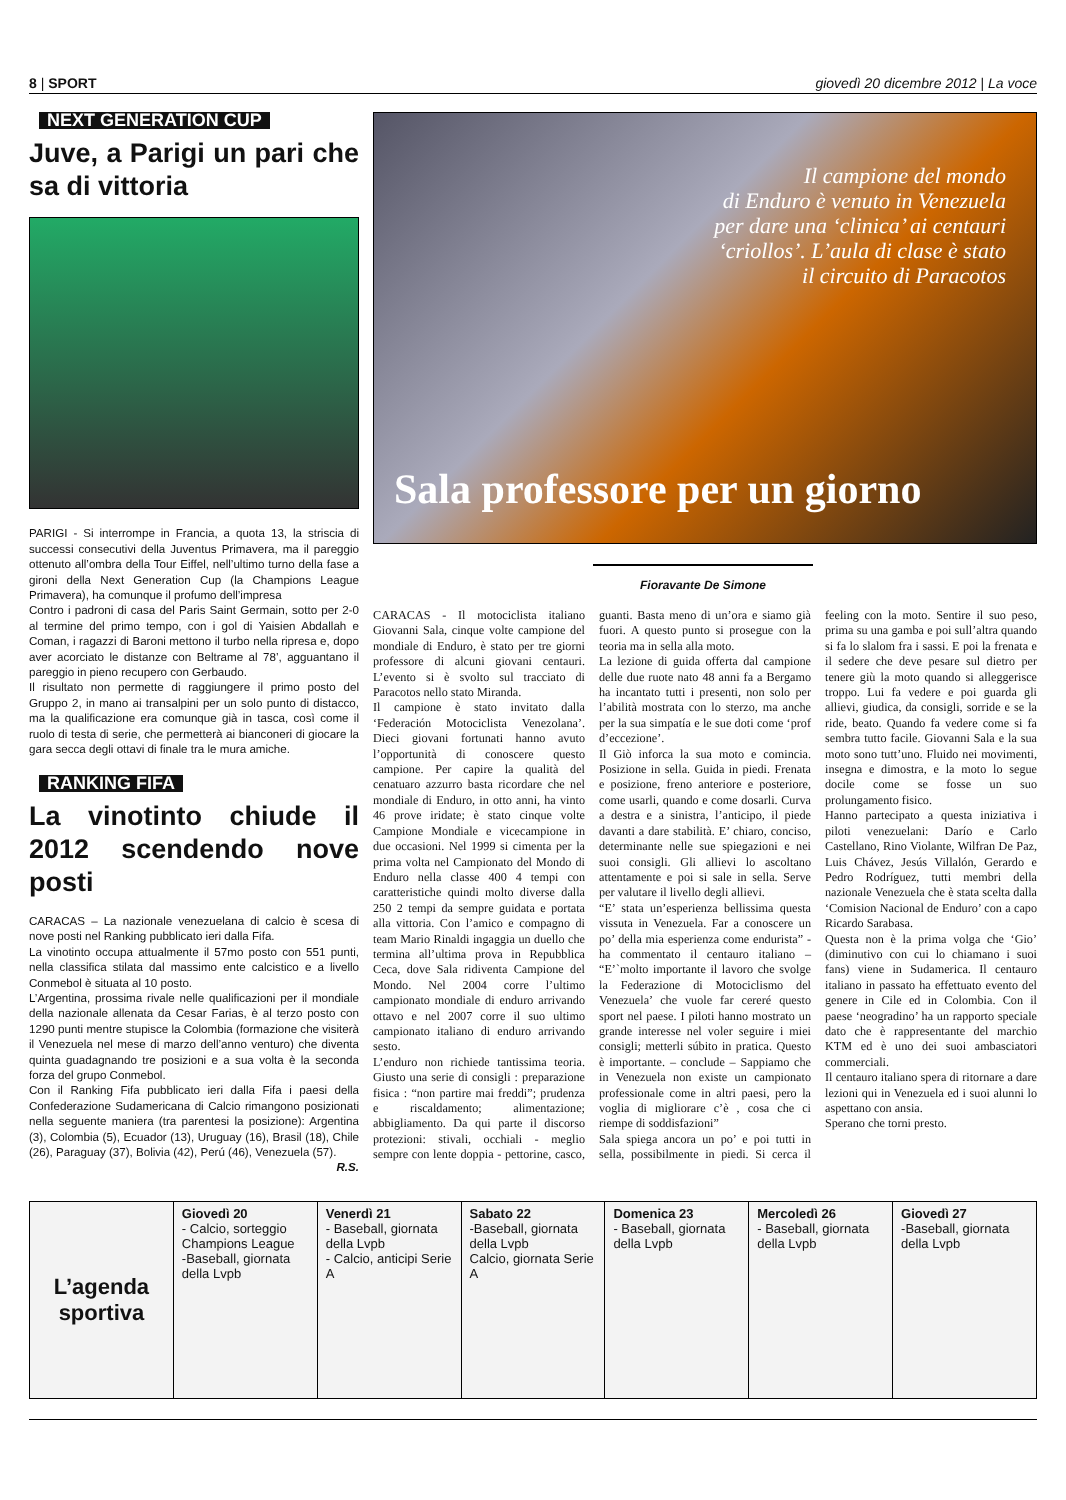8 | SPORT giovedì 20 dicembre 2012 | La voce
NEXT GENERATION CUP
Juve, a Parigi un pari che sa di vittoria
PARIGI - Si interrompe in Francia, a quota 13, la striscia di successi consecutivi della Juventus Primavera, ma il pareggio ottenuto all’ombra della Tour Eiffel, nell’ultimo turno della fase a gironi della Next Generation Cup (la Champions League Primavera), ha comunque il profumo dell’impresa
Contro i padroni di casa del Paris Saint Germain, sotto per 2-0 al termine del primo tempo, con i gol di Yaisien Abdallah e Coman, i ragazzi di Baroni mettono il turbo nella ripresa e, dopo aver acorciato le distanze con Beltrame al 78’, agguantano il pareggio in pieno recupero con Gerbaudo.
Il risultato non permette di raggiungere il primo posto del Gruppo 2, in mano ai transalpini per un solo punto di distacco, ma la qualificazione era comunque già in tasca, così come il ruolo di testa di serie, che permetterà ai bianconeri di giocare la gara secca degli ottavi di finale tra le mura amiche.
RANKING FIFA
La vinotinto chiude il 2012 scendendo nove posti
CARACAS – La nazionale venezuelana di calcio è scesa di nove posti nel Ranking pubblicato ieri dalla Fifa.
La vinotinto occupa attualmente il 57mo posto con 551 punti, nella classifica stilata dal massimo ente calcistico e a livello Conmebol è situata al 10 posto.
L’Argentina, prossima rivale nelle qualificazioni per il mondiale della nazionale allenata da Cesar Farias, è al terzo posto con 1290 punti mentre stupisce la Colombia (formazione che visiterà il Venezuela nel mese di marzo dell’anno venturo) che diventa quinta guadagnando tre posizioni e a sua volta è la seconda forza del grupo Conmebol.
Con il Ranking Fifa pubblicato ieri dalla Fifa i paesi della Confederazione Sudamericana di Calcio rimangono posizionati nella seguente maniera (tra parentesi la posizione): Argentina (3), Colombia (5), Ecuador (13), Uruguay (16), Brasil (18), Chile (26), Paraguay (37), Bolivia (42), Perú (46), Venezuela (57).
R.S.
Il campione del mondo
di Enduro è venuto in Venezuela
per dare una ‘clinica’ ai centauri
‘criollos’. L’aula di clase è stato
il circuito di Paracotos
Sala professore per un giorno
Fioravante De Simone
CARACAS - Il motociclista italiano Giovanni Sala, cinque volte campione del mondiale di Enduro, è stato per tre giorni professore di alcuni giovani centauri. L’evento si è svolto sul tracciato di Paracotos nello stato Miranda.
Il campione è stato invitato dalla ‘Federación Motociclista Venezolana’. Dieci giovani fortunati hanno avuto l’opportunità di conoscere questo campione. Per capire la qualità del cenatuaro azzurro basta ricordare che nel mondiale di Enduro, in otto anni, ha vinto 46 prove iridate; è stato cinque volte Campione Mondiale e vicecampione in due occasioni. Nel 1999 si cimenta per la prima volta nel Campionato del Mondo di Enduro nella classe 400 4 tempi con caratteristiche quindi molto diverse dalla 250 2 tempi da sempre guidata e portata alla vittoria. Con l’amico e compagno di team Mario Rinaldi ingaggia un duello che termina all’ultima prova in Repubblica Ceca, dove Sala ridiventa Campione del Mondo. Nel 2004 corre l’ultimo campionato mondiale di enduro arrivando ottavo e nel 2007 corre il suo ultimo campionato italiano di enduro arrivando sesto.
L’enduro non richiede tantissima teoria. Giusto una serie di consigli : preparazione fisica : “non partire mai freddi”; prudenza e riscaldamento; alimentazione; abbigliamento. Da qui parte il discorso protezioni: stivali, occhiali - meglio sempre con lente doppia - pettorine, casco, guanti. Basta meno di un’ora e siamo già fuori. A questo punto si prosegue con la teoria ma in sella alla moto.
La lezione di guida offerta dal campione delle due ruote nato 48 anni fa a Bergamo ha incantato tutti i presenti, non solo per l’abilità mostrata con lo sterzo, ma anche per la sua simpatía e le sue doti come ‘prof d’eccezione’.
Il Giò inforca la sua moto e comincia. Posizione in sella. Guida in piedi. Frenata e posizione, freno anteriore e posteriore, come usarli, quando e come dosarli. Curva a destra e a sinistra, l’anticipo, il piede davanti a dare stabilità. E’ chiaro, conciso, determinante nelle sue spiegazioni e nei suoi consigli. Gli allievi lo ascoltano attentamente e poi si sale in sella. Serve per valutare il livello degli allievi.
“E’ stata un’esperienza bellissima questa vissuta in Venezuela. Far a conoscere un po’ della mia esperienza come endurista” - ha commentato il centauro italiano – “E’`molto importante il lavoro che svolge la Federazione di Motociclismo del Venezuela’ che vuole far cereré questo sport nel paese. I piloti hanno mostrato un grande interesse nel voler seguire i miei consigli; metterli súbito in pratica. Questo è importante. – conclude – Sappiamo che in Venezuela non existe un campionato professionale come in altri paesi, pero la voglia di migliorare c’è , cosa che ci riempe di soddisfazioni”
Sala spiega ancora un po’ e poi tutti in sella, possibilmente in piedi. Si cerca il feeling con la moto. Sentire il suo peso, prima su una gamba e poi sull’altra quando si fa lo slalom fra i sassi. E poi la frenata e il sedere che deve pesare sul dietro per tenere giù la moto quando si alleggerisce troppo. Lui fa vedere e poi guarda gli allievi, giudica, da consigli, sorride e se la ride, beato. Quando fa vedere come si fa sembra tutto facile. Giovanni Sala e la sua moto sono tutt’uno. Fluido nei movimenti, insegna e dimostra, e la moto lo segue docile come se fosse un suo prolungamento fisico.
Hanno partecipato a questa iniziativa i piloti venezuelani: Darío e Carlo Castellano, Rino Violante, Wilfran De Paz, Luis Chávez, Jesús Villalón, Gerardo e Pedro Rodríguez, tutti membri della nazionale Venezuela che è stata scelta dalla ‘Comision Nacional de Enduro’ con a capo Ricardo Sarabasa.
Questa non è la prima volga che ‘Gio’ (diminutivo con cui lo chiamano i suoi fans) viene in Sudamerica. Il centauro italiano in passato ha effettuato evento del genere in Cile ed in Colombia. Con il paese ‘neogradino’ ha un rapporto speciale dato che è rappresentante del marchio KTM ed è uno dei suoi ambasciatori commerciali.
Il centauro italiano spera di ritornare a dare lezioni qui in Venezuela ed i suoi alunni lo aspettano con ansia.
Sperano che torni presto.
| L’agenda sportiva | Giovedì 20 - Calcio, sorteggio Champions League -Baseball, giornata della Lvpb | Venerdì 21 - Baseball, giornata della Lvpb - Calcio, anticipi Serie A | Sabato 22 -Baseball, giornata della Lvpb Calcio, giornata Serie A | Domenica 23 - Baseball, giornata della Lvpb | Mercoledì 26 - Baseball, giornata della Lvpb | Giovedì 27 -Baseball, giornata della Lvpb |